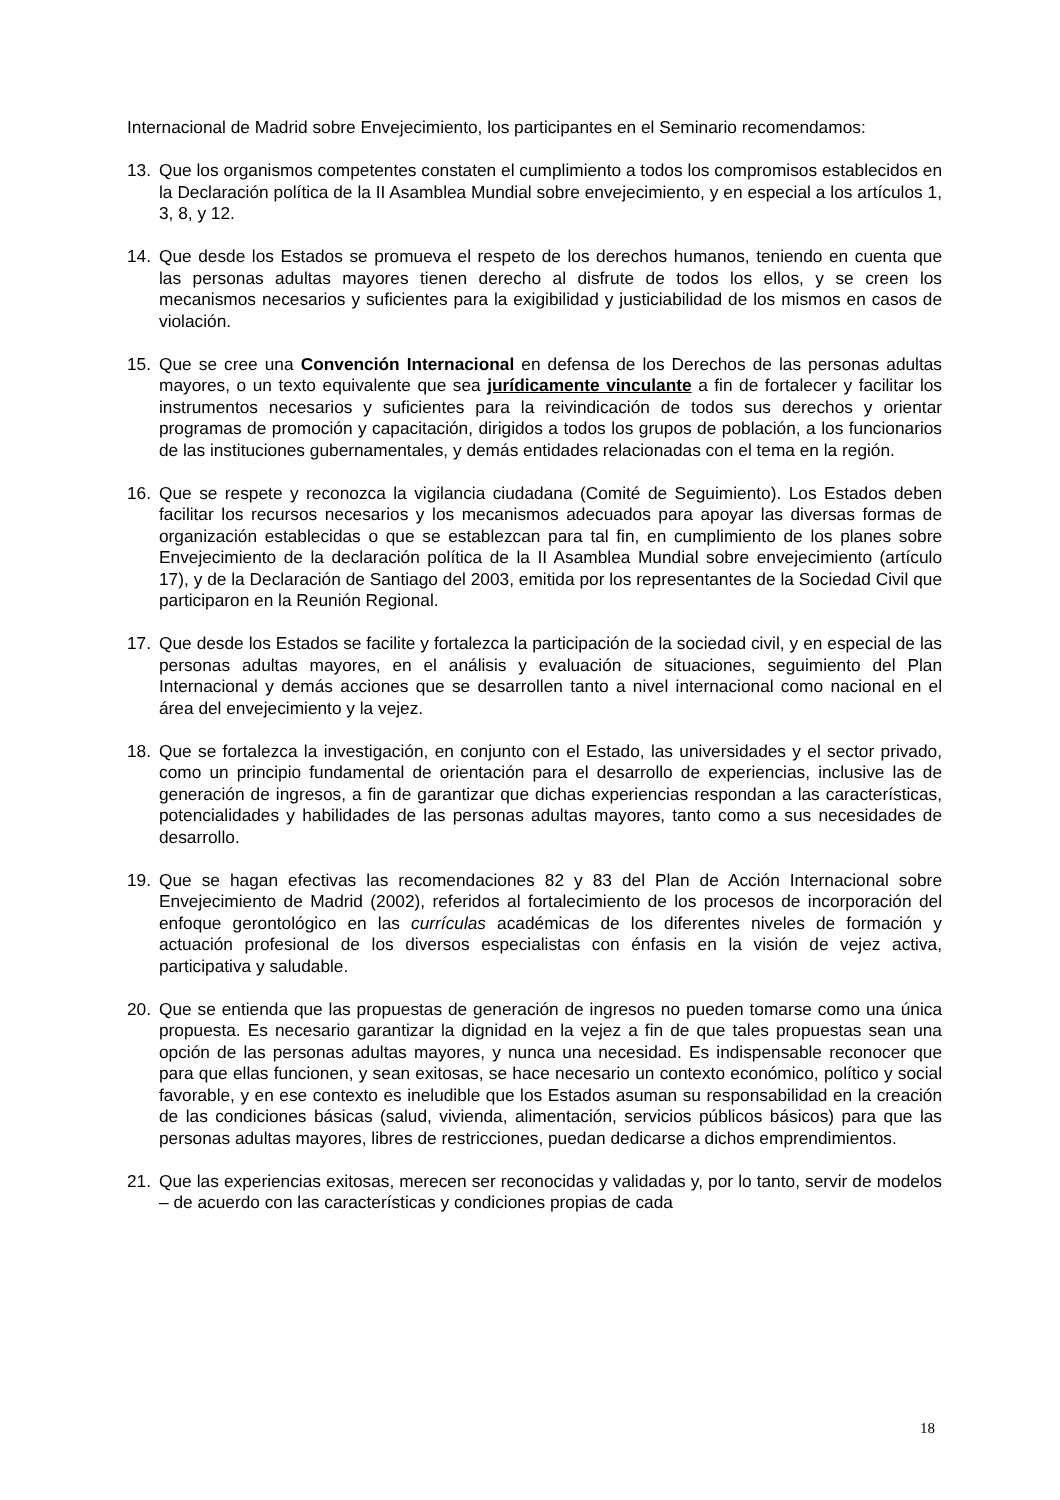Internacional de Madrid sobre Envejecimiento, los participantes en el Seminario recomendamos:
13. Que los organismos competentes constaten el cumplimiento a todos los compromisos establecidos en la Declaración política de la II Asamblea Mundial sobre envejecimiento, y en especial a los artículos 1, 3, 8, y 12.
14. Que desde los Estados se promueva el respeto de los derechos humanos, teniendo en cuenta que las personas adultas mayores tienen derecho al disfrute de todos los ellos, y se creen los mecanismos necesarios y suficientes para la exigibilidad y justiciabilidad de los mismos en casos de violación.
15. Que se cree una Convención Internacional en defensa de los Derechos de las personas adultas mayores, o un texto equivalente que sea jurídicamente vinculante a fin de fortalecer y facilitar los instrumentos necesarios y suficientes para la reivindicación de todos sus derechos y orientar programas de promoción y capacitación, dirigidos a todos los grupos de población, a los funcionarios de las instituciones gubernamentales, y demás entidades relacionadas con el tema en la región.
16. Que se respete y reconozca la vigilancia ciudadana (Comité de Seguimiento). Los Estados deben facilitar los recursos necesarios y los mecanismos adecuados para apoyar las diversas formas de organización establecidas o que se establezcan para tal fin, en cumplimiento de los planes sobre Envejecimiento de la declaración política de la II Asamblea Mundial sobre envejecimiento (artículo 17), y de la Declaración de Santiago del 2003, emitida por los representantes de la Sociedad Civil que participaron en la Reunión Regional.
17. Que desde los Estados se facilite y fortalezca la participación de la sociedad civil, y en especial de las personas adultas mayores, en el análisis y evaluación de situaciones, seguimiento del Plan Internacional y demás acciones que se desarrollen tanto a nivel internacional como nacional en el área del envejecimiento y la vejez.
18. Que se fortalezca la investigación, en conjunto con el Estado, las universidades y el sector privado, como un principio fundamental de orientación para el desarrollo de experiencias, inclusive las de generación de ingresos, a fin de garantizar que dichas experiencias respondan a las características, potencialidades y habilidades de las personas adultas mayores, tanto como a sus necesidades de desarrollo.
19. Que se hagan efectivas las recomendaciones 82 y 83 del Plan de Acción Internacional sobre Envejecimiento de Madrid (2002), referidos al fortalecimiento de los procesos de incorporación del enfoque gerontológico en las currículas académicas de los diferentes niveles de formación y actuación profesional de los diversos especialistas con énfasis en la visión de vejez activa, participativa y saludable.
20. Que se entienda que las propuestas de generación de ingresos no pueden tomarse como una única propuesta. Es necesario garantizar la dignidad en la vejez a fin de que tales propuestas sean una opción de las personas adultas mayores, y nunca una necesidad. Es indispensable reconocer que para que ellas funcionen, y sean exitosas, se hace necesario un contexto económico, político y social favorable, y en ese contexto es ineludible que los Estados asuman su responsabilidad en la creación de las condiciones básicas (salud, vivienda, alimentación, servicios públicos básicos) para que las personas adultas mayores, libres de restricciones, puedan dedicarse a dichos emprendimientos.
21. Que las experiencias exitosas, merecen ser reconocidas y validadas y, por lo tanto, servir de modelos – de acuerdo con las características y condiciones propias de cada
18